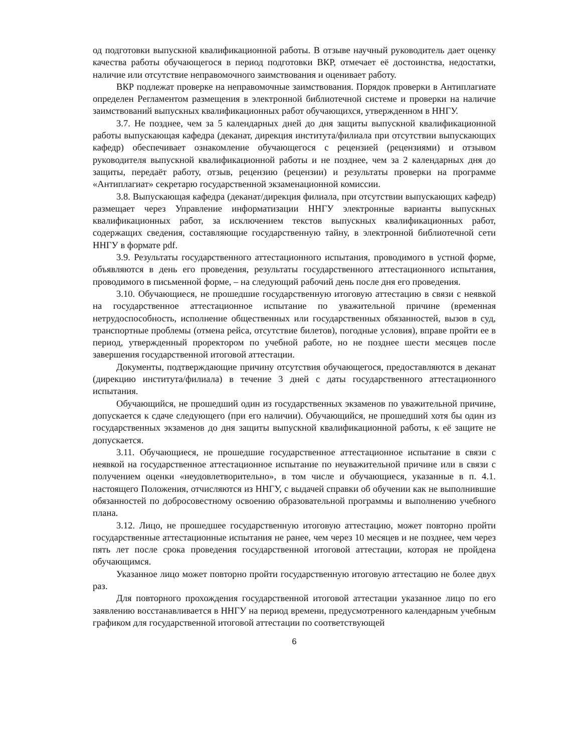од подготовки выпускной квалификационной работы. В отзыве научный руководитель дает оценку качества работы обучающегося в период подготовки ВКР, отмечает её достоинства, недостатки, наличие или отсутствие неправомочного заимствования и оценивает работу.
ВКР подлежат проверке на неправомочные заимствования. Порядок проверки в Антиплагиате определен Регламентом размещения в электронной библиотечной системе и проверки на наличие заимствований выпускных квалификационных работ обучающихся, утвержденном в ННГУ.
3.7. Не позднее, чем за 5 календарных дней до дня защиты выпускной квалификационной работы выпускающая кафедра (деканат, дирекция института/филиала при отсутствии выпускающих кафедр) обеспечивает ознакомление обучающегося с рецензией (рецензиями) и отзывом руководителя выпускной квалификационной работы и не позднее, чем за 2 календарных дня до защиты, передаёт работу, отзыв, рецензию (рецензии) и результаты проверки на программе «Антиплагиат» секретарю государственной экзаменационной комиссии.
3.8. Выпускающая кафедра (деканат/дирекция филиала, при отсутствии выпускающих кафедр) размещает через Управление информатизации ННГУ электронные варианты выпускных квалификационных работ, за исключением текстов выпускных квалификационных работ, содержащих сведения, составляющие государственную тайну, в электронной библиотечной сети ННГУ в формате pdf.
3.9. Результаты государственного аттестационного испытания, проводимого в устной форме, объявляются в день его проведения, результаты государственного аттестационного испытания, проводимого в письменной форме, – на следующий рабочий день после дня его проведения.
3.10. Обучающиеся, не прошедшие государственную итоговую аттестацию в связи с неявкой на государственное аттестационное испытание по уважительной причине (временная нетрудоспособность, исполнение общественных или государственных обязанностей, вызов в суд, транспортные проблемы (отмена рейса, отсутствие билетов), погодные условия), вправе пройти ее в период, утвержденный проректором по учебной работе, но не позднее шести месяцев после завершения государственной итоговой аттестации.
Документы, подтверждающие причину отсутствия обучающегося, предоставляются в деканат (дирекцию института/филиала) в течение 3 дней с даты государственного аттестационного испытания.
Обучающийся, не прошедший один из государственных экзаменов по уважительной причине, допускается к сдаче следующего (при его наличии). Обучающийся, не прошедший хотя бы один из государственных экзаменов до дня защиты выпускной квалификационной работы, к её защите не допускается.
3.11. Обучающиеся, не прошедшие государственное аттестационное испытание в связи с неявкой на государственное аттестационное испытание по неуважительной причине или в связи с получением оценки «неудовлетворительно», в том числе и обучающиеся, указанные в п. 4.1. настоящего Положения, отчисляются из ННГУ, с выдачей справки об обучении как не выполнившие обязанностей по добросовестному освоению образовательной программы и выполнению учебного плана.
3.12. Лицо, не прошедшее государственную итоговую аттестацию, может повторно пройти государственные аттестационные испытания не ранее, чем через 10 месяцев и не позднее, чем через пять лет после срока проведения государственной итоговой аттестации, которая не пройдена обучающимся.
Указанное лицо может повторно пройти государственную итоговую аттестацию не более двух раз.
Для повторного прохождения государственной итоговой аттестации указанное лицо по его заявлению восстанавливается в ННГУ на период времени, предусмотренного календарным учебным графиком для государственной итоговой аттестации по соответствующей
6